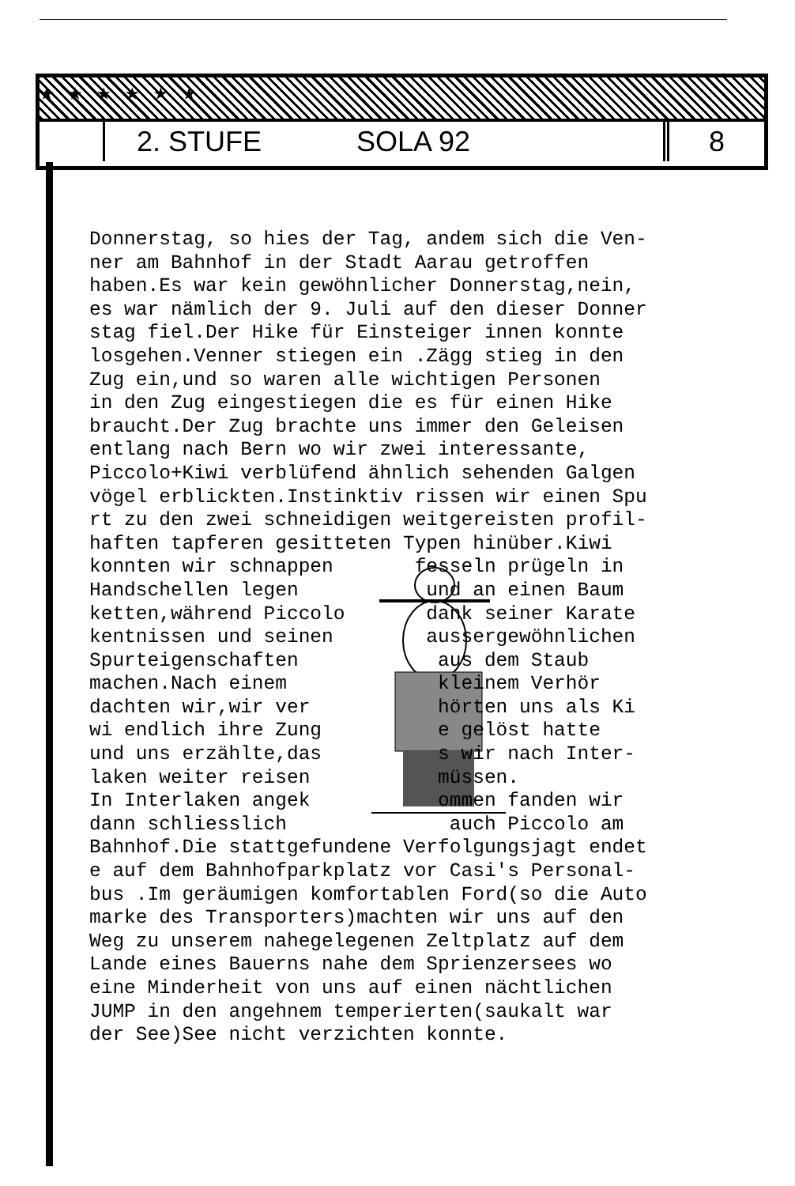★ ★ ★ ★ ★ ★
2. STUFE SOLA 92 8
Donnerstag, so hies der Tag, andem sich die Ven- ner am Bahnhof in der Stadt Aarau getroffen haben.Es war kein gewöhnlicher Donnerstag,nein, es war nämlich der 9. Juli auf den dieser Donner stag fiel.Der Hike für Einsteiger innen konnte losgehen.Venner stiegen ein .Zägg stieg in den Zug ein,und so waren alle wichtigen Personen in den Zug eingestiegen die es für einen Hike braucht.Der Zug brachte uns immer den Geleisen entlang nach Bern wo wir zwei interessante, Piccolo+Kiwi verblüfend ähnlich sehenden Galgen vögel erblickten.Instinktiv rissen wir einen Spu rt zu den zwei schneidigen weitgereisten profil- haften tapferen gesitteten Typen hinüber.Kiwi konnten wir schnappen fesseln prügeln in Handschellen legen und an einen Baum ketten,während Piccolo dank seiner Karate kentnissen und seinen aussergewöhnlichen Spurteigenschaften aus dem Staub machen.Nach einem kleinem Verhör dachten wir,wir ver hörten uns als Ki wi endlich ihre Zung e gelöst hatte und uns erzählte,das s wir nach Inter- laken weiter reisen müssen. In Interlaken angek ommen fanden wir dann schliesslich auch Piccolo am Bahnhof.Die stattgefundene Verfolgungsjagt endet e auf dem Bahnhofparkplatz vor Casi's Personal- bus .Im geräumigen komfortablen Ford(so die Auto marke des Transporters)machten wir uns auf den Weg zu unserem nahegelegenen Zeltplatz auf dem Lande eines Bauerns nahe dem Sprienzersees wo eine Minderheit von uns auf einen nächtlichen JUMP in den angehnem temperierten(saukalt war der See)See nicht verzichten konnte.